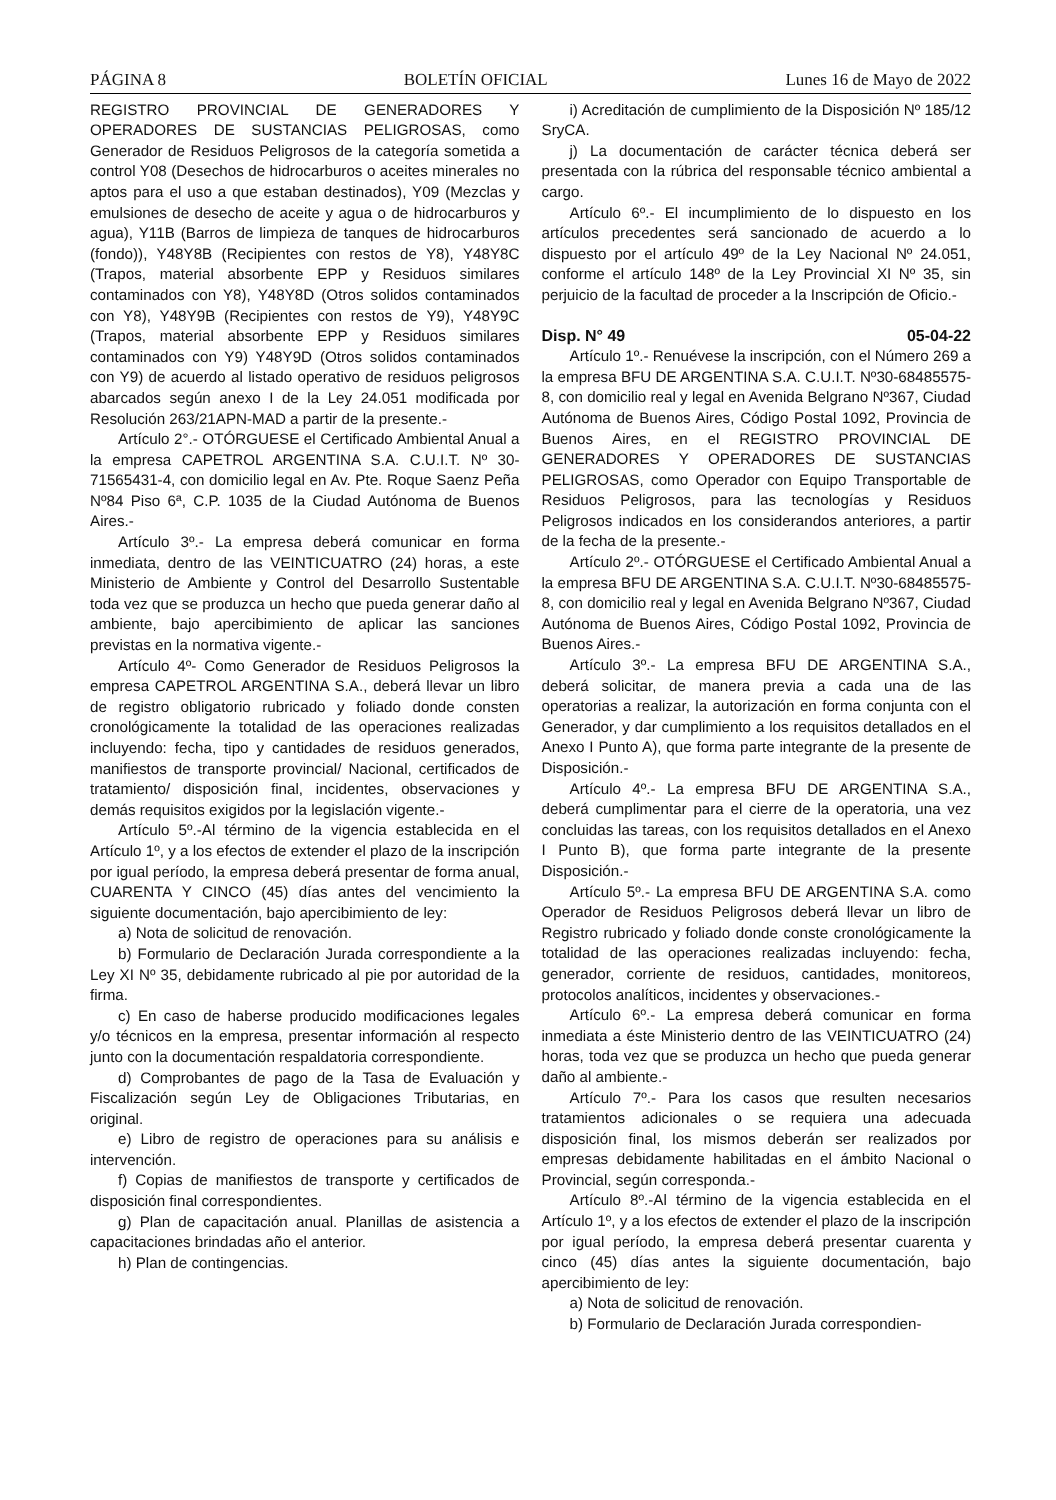PÁGINA 8 BOLETÍN OFICIAL Lunes 16 de Mayo de 2022
REGISTRO PROVINCIAL DE GENERADORES Y OPERADORES DE SUSTANCIAS PELIGROSAS, como Generador de Residuos Peligrosos de la categoría sometida a control Y08 (Desechos de hidrocarburos o aceites minerales no aptos para el uso a que estaban destinados), Y09 (Mezclas y emulsiones de desecho de aceite y agua o de hidrocarburos y agua), Y11B (Barros de limpieza de tanques de hidrocarburos (fondo)), Y48Y8B (Recipientes con restos de Y8), Y48Y8C (Trapos, material absorbente EPP y Residuos similares contaminados con Y8), Y48Y8D (Otros solidos contaminados con Y8), Y48Y9B (Recipientes con restos de Y9), Y48Y9C (Trapos, material absorbente EPP y Residuos similares contaminados con Y9) Y48Y9D (Otros solidos contaminados con Y9) de acuerdo al listado operativo de residuos peligrosos abarcados según anexo I de la Ley 24.051 modificada por Resolución 263/21APN-MAD a partir de la presente.-
Artículo 2°.- OTÓRGUESE el Certificado Ambiental Anual a la empresa CAPETROL ARGENTINA S.A. C.U.I.T. Nº 30-71565431-4, con domicilio legal en Av. Pte. Roque Saenz Peña Nº84 Piso 6ª, C.P. 1035 de la Ciudad Autónoma de Buenos Aires.-
Artículo 3º.- La empresa deberá comunicar en forma inmediata, dentro de las VEINTICUATRO (24) horas, a este Ministerio de Ambiente y Control del Desarrollo Sustentable toda vez que se produzca un hecho que pueda generar daño al ambiente, bajo apercibimiento de aplicar las sanciones previstas en la normativa vigente.-
Artículo 4º- Como Generador de Residuos Peligrosos la empresa CAPETROL ARGENTINA S.A., deberá llevar un libro de registro obligatorio rubricado y foliado donde consten cronológicamente la totalidad de las operaciones realizadas incluyendo: fecha, tipo y cantidades de residuos generados, manifiestos de transporte provincial/ Nacional, certificados de tratamiento/ disposición final, incidentes, observaciones y demás requisitos exigidos por la legislación vigente.-
Artículo 5º.-Al término de la vigencia establecida en el Artículo 1º, y a los efectos de extender el plazo de la inscripción por igual período, la empresa deberá presentar de forma anual, CUARENTA Y CINCO (45) días antes del vencimiento la siguiente documentación, bajo apercibimiento de ley:
a) Nota de solicitud de renovación.
b) Formulario de Declaración Jurada correspondiente a la Ley XI Nº 35, debidamente rubricado al pie por autoridad de la firma.
c) En caso de haberse producido modificaciones legales y/o técnicos en la empresa, presentar información al respecto junto con la documentación respaldatoria correspondiente.
d) Comprobantes de pago de la Tasa de Evaluación y Fiscalización según Ley de Obligaciones Tributarias, en original.
e) Libro de registro de operaciones para su análisis e intervención.
f) Copias de manifiestos de transporte y certificados de disposición final correspondientes.
g) Plan de capacitación anual. Planillas de asistencia a capacitaciones brindadas año el anterior.
h) Plan de contingencias.
i) Acreditación de cumplimiento de la Disposición Nº 185/12 SryCA.
j) La documentación de carácter técnica deberá ser presentada con la rúbrica del responsable técnico ambiental a cargo.
Artículo 6º.- El incumplimiento de lo dispuesto en los artículos precedentes será sancionado de acuerdo a lo dispuesto por el artículo 49º de la Ley Nacional Nº 24.051, conforme el artículo 148º de la Ley Provincial XI Nº 35, sin perjuicio de la facultad de proceder a la Inscripción de Oficio.-
Disp. N° 49 05-04-22
Artículo 1º.- Renuévese la inscripción, con el Número 269 a la empresa BFU DE ARGENTINA S.A. C.U.I.T. Nº30-68485575-8, con domicilio real y legal en Avenida Belgrano Nº367, Ciudad Autónoma de Buenos Aires, Código Postal 1092, Provincia de Buenos Aires, en el REGISTRO PROVINCIAL DE GENERADORES Y OPERADORES DE SUSTANCIAS PELIGROSAS, como Operador con Equipo Transportable de Residuos Peligrosos, para las tecnologías y Residuos Peligrosos indicados en los considerandos anteriores, a partir de la fecha de la presente.-
Artículo 2º.- OTÓRGUESE el Certificado Ambiental Anual a la empresa BFU DE ARGENTINA S.A. C.U.I.T. Nº30-68485575-8, con domicilio real y legal en Avenida Belgrano Nº367, Ciudad Autónoma de Buenos Aires, Código Postal 1092, Provincia de Buenos Aires.-
Artículo 3º.- La empresa BFU DE ARGENTINA S.A., deberá solicitar, de manera previa a cada una de las operatorias a realizar, la autorización en forma conjunta con el Generador, y dar cumplimiento a los requisitos detallados en el Anexo I Punto A), que forma parte integrante de la presente de Disposición.-
Artículo 4º.- La empresa BFU DE ARGENTINA S.A., deberá cumplimentar para el cierre de la operatoria, una vez concluidas las tareas, con los requisitos detallados en el Anexo I Punto B), que forma parte integrante de la presente Disposición.-
Artículo 5º.- La empresa BFU DE ARGENTINA S.A. como Operador de Residuos Peligrosos deberá llevar un libro de Registro rubricado y foliado donde conste cronológicamente la totalidad de las operaciones realizadas incluyendo: fecha, generador, corriente de residuos, cantidades, monitoreos, protocolos analíticos, incidentes y observaciones.-
Artículo 6º.- La empresa deberá comunicar en forma inmediata a éste Ministerio dentro de las VEINTICUATRO (24) horas, toda vez que se produzca un hecho que pueda generar daño al ambiente.-
Artículo 7º.- Para los casos que resulten necesarios tratamientos adicionales o se requiera una adecuada disposición final, los mismos deberán ser realizados por empresas debidamente habilitadas en el ámbito Nacional o Provincial, según corresponda.-
Artículo 8º.-Al término de la vigencia establecida en el Artículo 1º, y a los efectos de extender el plazo de la inscripción por igual período, la empresa deberá presentar cuarenta y cinco (45) días antes la siguiente documentación, bajo apercibimiento de ley:
a) Nota de solicitud de renovación.
b) Formulario de Declaración Jurada correspondien-